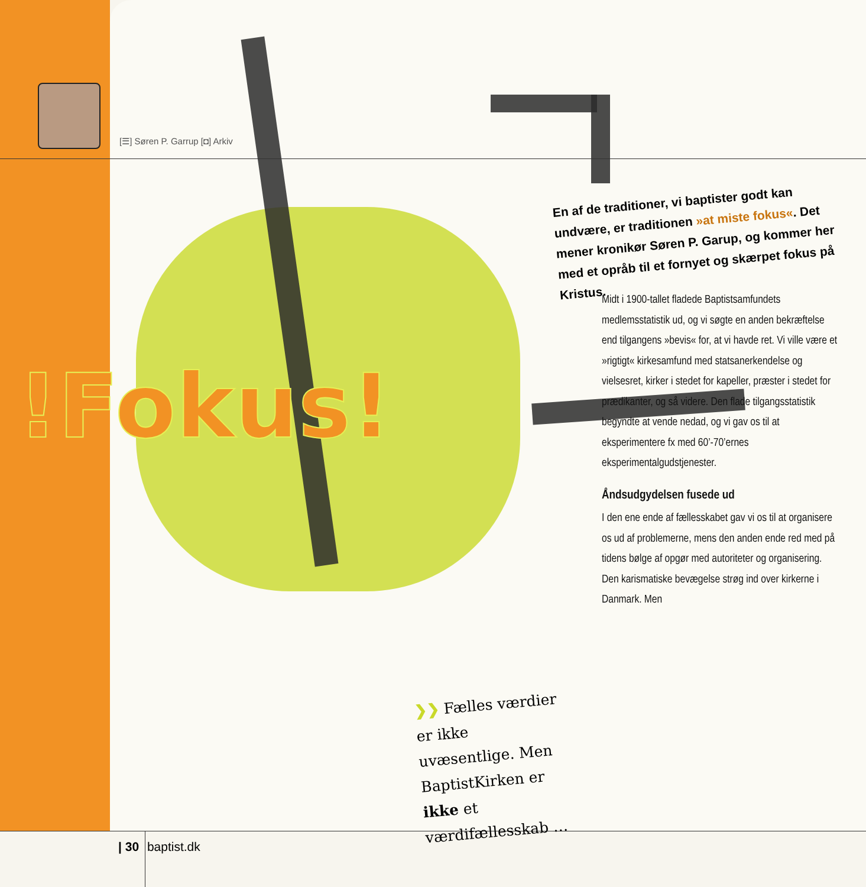[☰] Søren P. Garrup [◘] Arkiv
!Fokus!
En af de traditioner, vi baptister godt kan undvære, er traditionen »at miste fokus«. Det mener kronikør Søren P. Garup, og kommer her med et opråb til et fornyet og skærpet fokus på Kristus.
Midt i 1900-tallet fladede Baptistsamfundets medlemsstatistik ud, og vi søgte en anden bekræftelse end tilgangens »bevis« for, at vi havde ret. Vi ville være et »rigtigt« kirkesamfund med statsanerkendelse og vielsesret, kirker i stedet for kapeller, præster i stedet for prædikanter, og så videre. Den flade tilgangsstatistik begyndte at vende nedad, og vi gav os til at eksperimentere fx med 60’-70’ernes eksperimentalgudstjenester.
Åndsudgydelsen fusede ud
I den ene ende af fællesskabet gav vi os til at organisere os ud af problemerne, mens den anden ende red med på tidens bølge af opgør med autoriteter og organisering. Den karismatiske bevægelse strøg ind over kirkerne i Danmark. Men
❯❯ Fælles værdier er ikke uvæsentlige. Men BaptistKirken er ikke et værdifællesskab …
| 30 baptist.dk